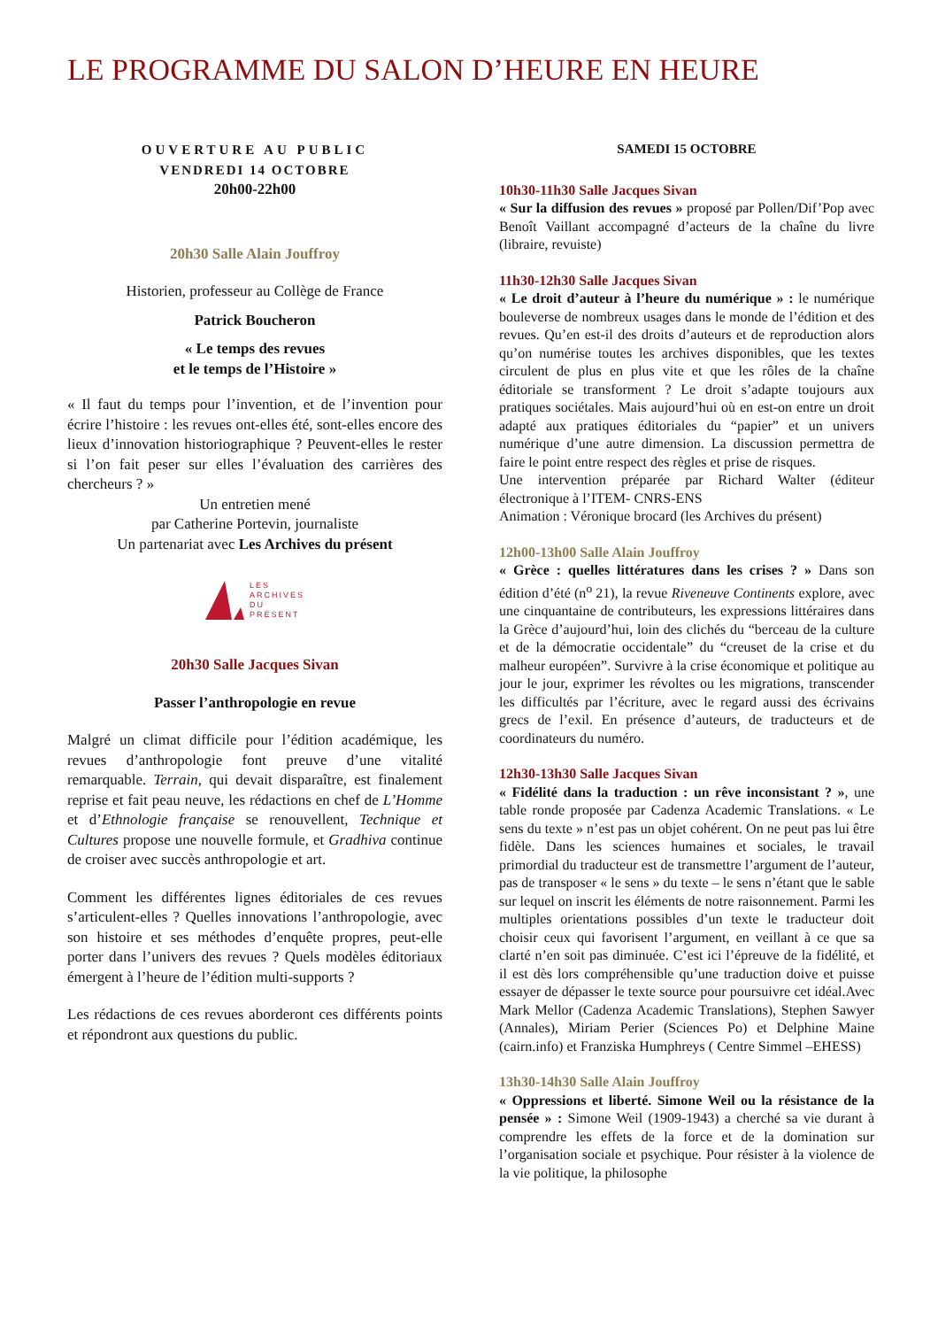LE PROGRAMME DU SALON D’HEURE EN HEURE
OUVERTURE AU PUBLIC
VENDREDI 14 OCTOBRE
20h00-22h00
20h30 Salle Alain Jouffroy
Historien, professeur au Collège de France
Patrick Boucheron
« Le temps des revues
et le temps de l’Histoire »
« Il faut du temps pour l’invention, et de l’invention pour écrire l’histoire : les revues ont-elles été, sont-elles encore des lieux d’innovation historiographique ? Peuvent-elles le rester si l’on fait peser sur elles l’évaluation des carrières des chercheurs ? »
Un entretien mené
par Catherine Portevin, journaliste
Un partenariat avec Les Archives du présent
LES
ARCHIVES
DU
PRÉSENT
20h30 Salle Jacques Sivan
Passer l’anthropologie en revue
Malgré un climat difficile pour l’édition académique, les revues d’anthropologie font preuve d’une vitalité remarquable. Terrain, qui devait disparaître, est finalement reprise et fait peau neuve, les rédactions en chef de L’Homme et d’Ethnologie française se renouvellent, Technique et Cultures propose une nouvelle formule, et Gradhiva continue de croiser avec succès anthropologie et art.
Comment les différentes lignes éditoriales de ces revues s’articulent-elles ? Quelles innovations l’anthropologie, avec son histoire et ses méthodes d’enquête propres, peut-elle porter dans l’univers des revues ? Quels modèles éditoriaux émergent à l’heure de l’édition multi-supports ?
Les rédactions de ces revues aborderont ces différents points et répondront aux questions du public.
SAMEDI 15 OCTOBRE
10h30-11h30 Salle Jacques Sivan
« Sur la diffusion des revues » proposé par Pollen/Dif’Pop avec Benoît Vaillant accompagné d’acteurs de la chaîne du livre (libraire, revuiste)
11h30-12h30 Salle Jacques Sivan
« Le droit d’auteur à l’heure du numérique » : le numérique bouleverse de nombreux usages dans le monde de l’édition et des revues. Qu’en est-il des droits d’auteurs et de reproduction alors qu’on numérise toutes les archives disponibles, que les textes circulent de plus en plus vite et que les rôles de la chaîne éditoriale se transforment ? Le droit s’adapte toujours aux pratiques sociétales. Mais aujourd’hui où en est-on entre un droit adapté aux pratiques éditoriales du “papier” et un univers numérique d’une autre dimension. La discussion permettra de faire le point entre respect des règles et prise de risques.
Une intervention préparée par Richard Walter (éditeur électronique à l’ITEM- CNRS-ENS
Animation : Véronique brocard (les Archives du présent)
12h00-13h00 Salle Alain Jouffroy
« Grèce : quelles littératures dans les crises ? » Dans son édition d’été (n<sup>o</sup> 21), la revue Riveneuve Continents explore, avec une cinquantaine de contributeurs, les expressions littéraires dans la Grèce d’aujourd’hui, loin des clichés du “berceau de la culture et de la démocratie occidentale” du “creuset de la crise et du malheur européen”. Survivre à la crise économique et politique au jour le jour, exprimer les révoltes ou les migrations, transcender les difficultés par l’écriture, avec le regard aussi des écrivains grecs de l’exil. En présence d’auteurs, de traducteurs et de coordinateurs du numéro.
12h30-13h30 Salle Jacques Sivan
« Fidélité dans la traduction : un rêve inconsistant ? », une table ronde proposée par Cadenza Academic Translations. « Le sens du texte » n’est pas un objet cohérent. On ne peut pas lui être fidèle. Dans les sciences humaines et sociales, le travail primordial du traducteur est de transmettre l’argument de l’auteur, pas de transposer « le sens » du texte – le sens n’étant que le sable sur lequel on inscrit les éléments de notre raisonnement. Parmi les multiples orientations possibles d’un texte le traducteur doit choisir ceux qui favorisent l’argument, en veillant à ce que sa clarté n’en soit pas diminuée. C’est ici l’épreuve de la fidélité, et il est dès lors compréhensible qu’une traduction doive et puisse essayer de dépasser le texte source pour poursuivre cet idéal.Avec Mark Mellor (Cadenza Academic Translations), Stephen Sawyer (Annales), Miriam Perier (Sciences Po) et Delphine Maine (cairn.info) et Franziska Humphreys ( Centre Simmel –EHESS)
13h30-14h30 Salle Alain Jouffroy
« Oppressions et liberté. Simone Weil ou la résistance de la pensée » : Simone Weil (1909-1943) a cherché sa vie durant à comprendre les effets de la force et de la domination sur l’organisation sociale et psychique. Pour résister à la violence de la vie politique, la philosophe